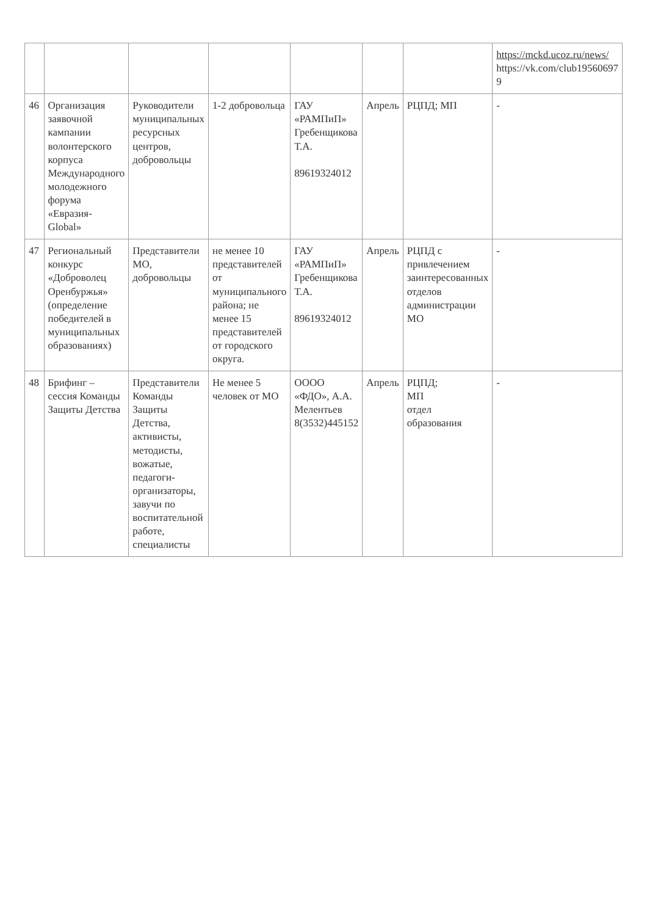| | | | | | | | https://mckd.ucoz.ru/news/ https://vk.com/club19560697 9 |
| 46 | Организация заявочной кампании волонтерского корпуса Международного молодежного форума «Евразия-Global» | Руководители муниципальных ресурсных центров, добровольцы | 1-2 добровольца | ГАУ «РАМПиП» Гребенщикова Т.А. 89619324012 | Апрель | РЦПД; МП | - |
| 47 | Региональный конкурс «Доброволец Оренбуржья» (определение победителей в муниципальных образованиях) | Представители МО, добровольцы | не менее 10 представителей от муниципального района; не менее 15 представителей от городского округа. | ГАУ «РАМПиП» Гребенщикова Т.А. 89619324012 | Апрель | РЦПД с привлечением заинтересованных отделов администрации МО | - |
| 48 | Брифинг – сессия Команды Защиты Детства | Представители Команды Защиты Детства, активисты, методисты, вожатые, педагоги-организаторы, завучи по воспитательной работе, специалисты | Не менее 5 человек от МО | ОООО «ФДО», А.А. Мелентьев 8(3532)445152 | Апрель | РЦПД; МП отдел образования | - |